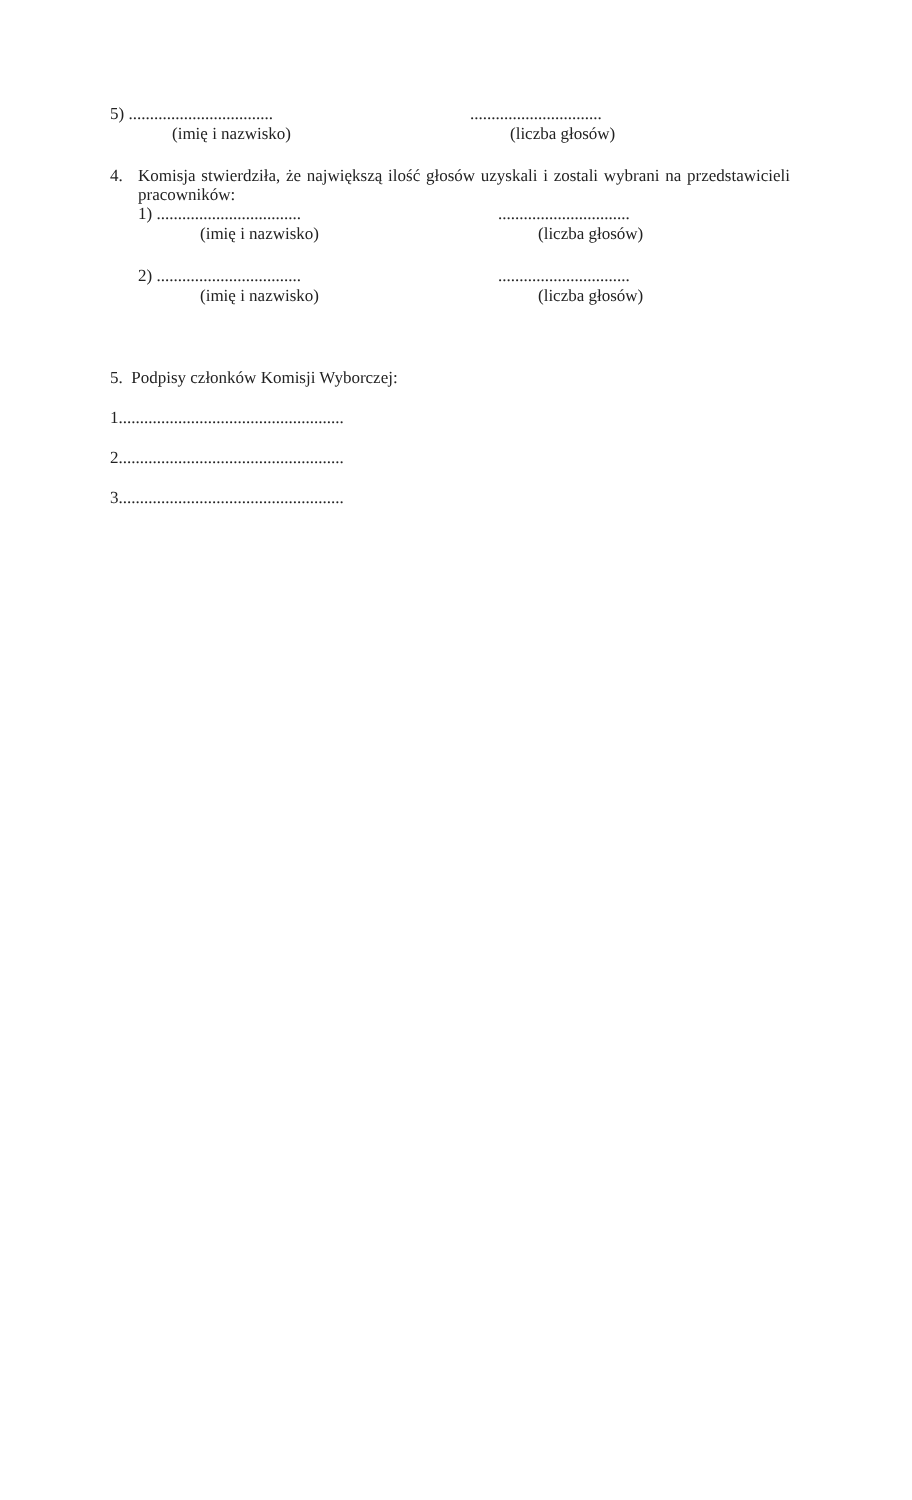5) ..................................
...............................
(imię i nazwisko) (liczba głosów)
4.
Komisja stwierdziła, że największą ilość głosów uzyskali i zostali wybrani na przedstawicieli pracowników:
1) ..................................
...............................
(imię i nazwisko) (liczba głosów)
2) ..................................
...............................
(imię i nazwisko) (liczba głosów)
5. Podpisy członków Komisji Wyborczej:
1.....................................................
2.....................................................
3.....................................................